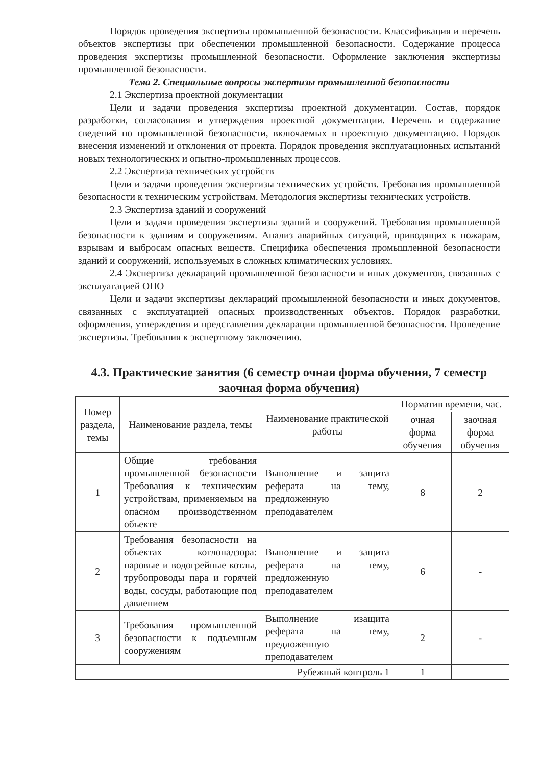Порядок проведения экспертизы промышленной безопасности. Классификация и перечень объектов экспертизы при обеспечении промышленной безопасности. Содержание процесса проведения экспертизы промышленной безопасности. Оформление заключения экспертизы промышленной безопасности.
Тема 2. Специальные вопросы экспертизы промышленной безопасности
2.1 Экспертиза проектной документации
Цели и задачи проведения экспертизы проектной документации. Состав, порядок разработки, согласования и утверждения проектной документации. Перечень и содержание сведений по промышленной безопасности, включаемых в проектную документацию. Порядок внесения изменений и отклонения от проекта. Порядок проведения эксплуатационных испытаний новых технологических и опытно-промышленных процессов.
2.2 Экспертиза технических устройств
Цели и задачи проведения экспертизы технических устройств. Требования промышленной безопасности к техническим устройствам. Методология экспертизы технических устройств.
2.3 Экспертиза зданий и сооружений
Цели и задачи проведения экспертизы зданий и сооружений. Требования промышленной безопасности к зданиям и сооружениям. Анализ аварийных ситуаций, приводящих к пожарам, взрывам и выбросам опасных веществ. Специфика обеспечения промышленной безопасности зданий и сооружений, используемых в сложных климатических условиях.
2.4 Экспертиза деклараций промышленной безопасности и иных документов, связанных с эксплуатацией ОПО
Цели и задачи экспертизы деклараций промышленной безопасности и иных документов, связанных с эксплуатацией опасных производственных объектов. Порядок разработки, оформления, утверждения и представления декларации промышленной безопасности. Проведение экспертизы. Требования к экспертному заключению.
4.3. Практические занятия (6 семестр очная форма обучения, 7 семестр заочная форма обучения)
| Номер раздела, темы | Наименование раздела, темы | Наименование практической работы | Норматив времени, час. | |
| --- | --- | --- | --- | --- |
| | | | очная форма обучения | заочная форма обучения |
| 1 | Общие требования промышленной безопасности Требования к техническим устройствам, применяемым на опасном производственном объекте | Выполнение и защита реферата на тему, предложенную преподавателем | 8 | 2 |
| 2 | Требования безопасности на объектах котлонадзора: паровые и водогрейные котлы, трубопроводы пара и горячей воды, сосуды, работающие под давлением | Выполнение и защита реферата на тему, предложенную преподавателем | 6 | - |
| 3 | Требования промышленной безопасности к подъемным сооружениям | Выполнение изащита реферата на тему, предложенную преподавателем | 2 | - |
| Рубежный контроль 1 | | | 1 | |